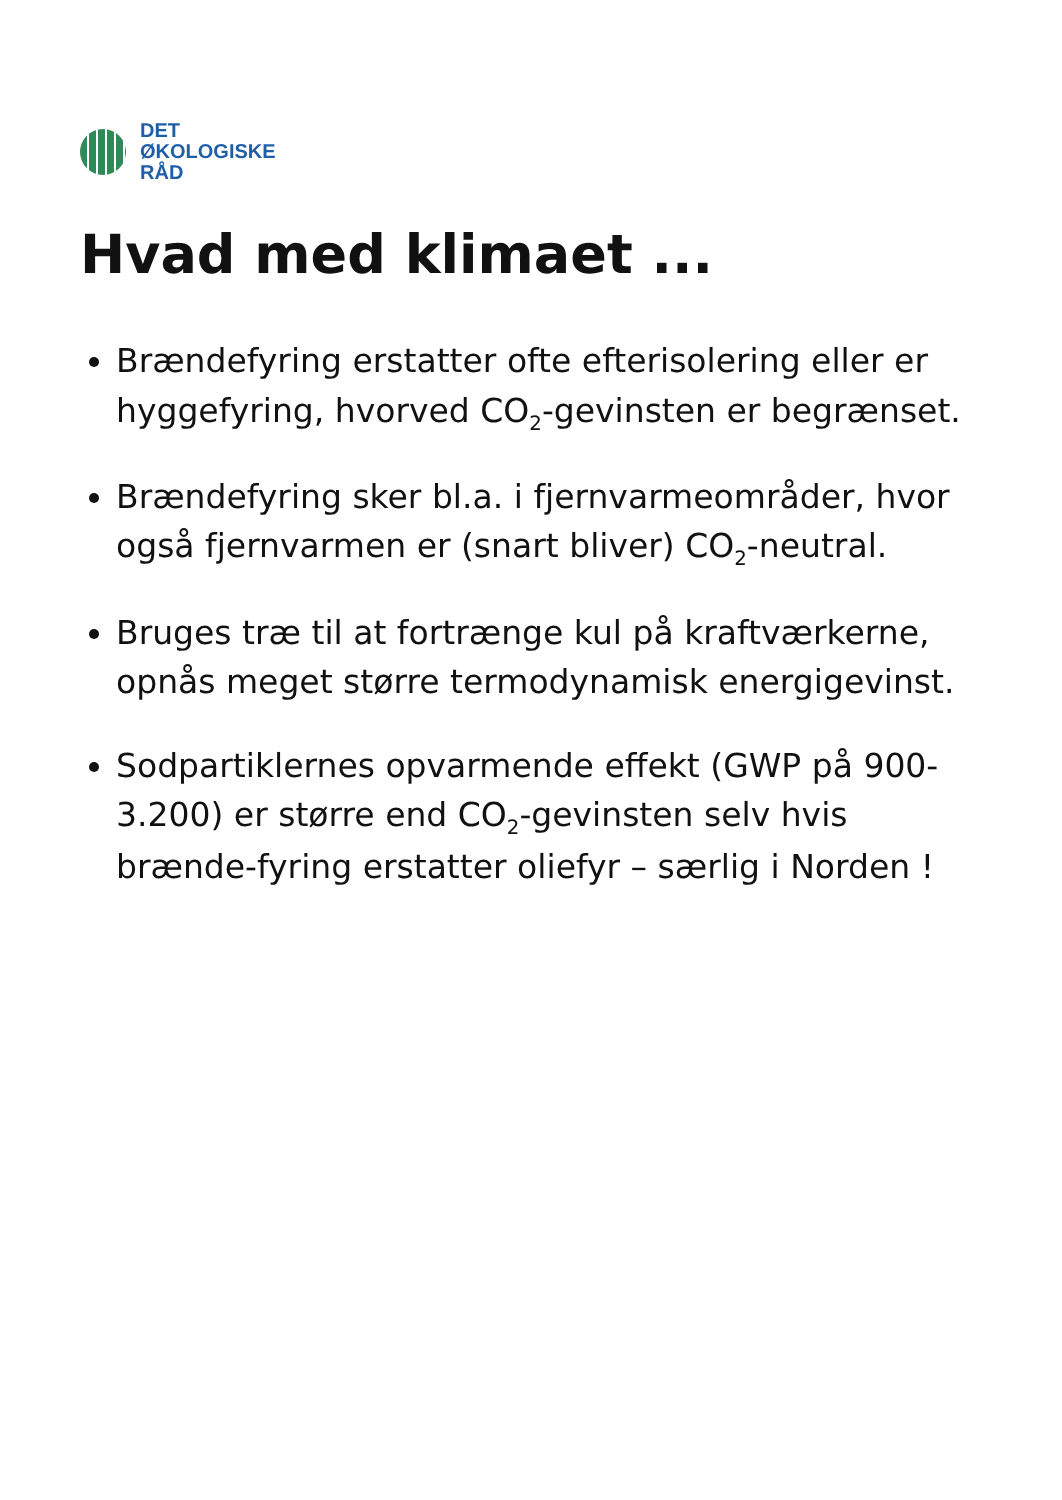DET
ØKOLOGISKE
RÅD
Hvad med klimaet ...
Brændefyring erstatter ofte efterisolering eller er hyggefyring, hvorved CO<sub>2</sub>-gevinsten er begrænset.
Brændefyring sker bl.a. i fjernvarmeområder, hvor også fjernvarmen er (snart bliver) CO<sub>2</sub>-neutral.
Bruges træ til at fortrænge kul på kraftværkerne, opnås meget større termodynamisk energigevinst.
Sodpartiklernes opvarmende effekt (GWP på 900-3.200) er større end CO<sub>2</sub>-gevinsten selv hvis brænde-fyring erstatter oliefyr – særlig i Norden !